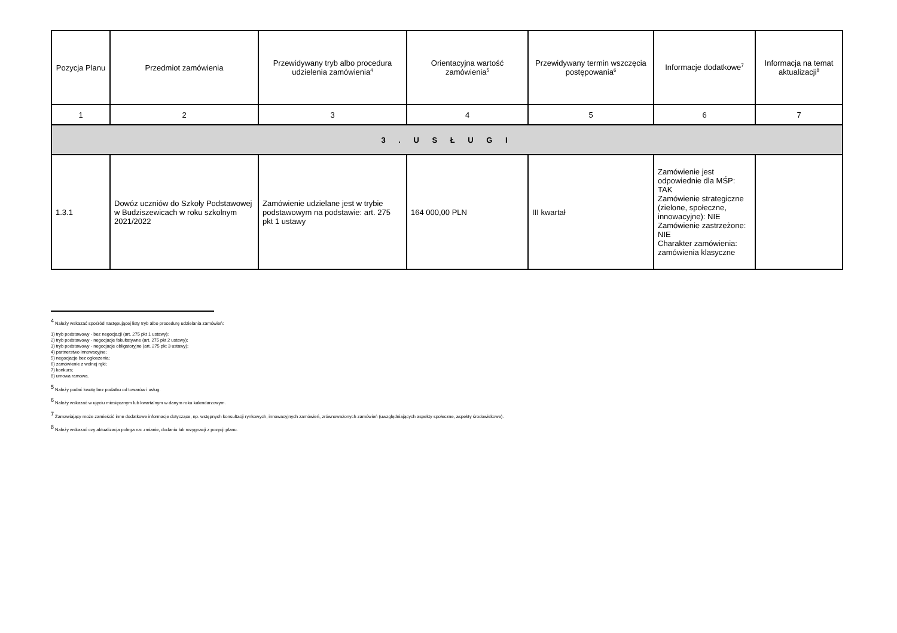| Pozycja Planu | Przedmiot zamówienia | Przewidywany tryb albo procedura udzielenia zamówienia<sup>4</sup> | Orientacyjna wartość zamówienia<sup>5</sup> | Przewidywany termin wszczęcia postępowania<sup>6</sup> | Informacje dodatkowe<sup>7</sup> | Informacja na temat aktualizacji<sup>8</sup> |
| --- | --- | --- | --- | --- | --- | --- |
| 1 | 2 | 3 | 4 | 5 | 6 | 7 |
| 3 . U S Ł U G I | | | | | | |
| 1.3.1 | Dowóz uczniów do Szkoły Podstawowej w Budziszewicach w roku szkolnym 2021/2022 | Zamówienie udzielane jest w trybie podstawowym na podstawie: art. 275 pkt 1 ustawy | 164 000,00 PLN | III kwartał | Zamówienie jest odpowiednie dla MŚP: TAK Zamówienie strategiczne (zielone, społeczne, innowacyjne): NIE Zamówienie zastrzeżone: NIE Charakter zamówienia: zamówienia klasyczne | |
<sup>4</sup> Należy wskazać spośród następującej listy tryb albo procedurę udzielania zamówień:
1) tryb podstawowy - bez negocjacji (art. 275 pkt 1 ustawy);
2) tryb podstawowy - negocjacje fakultatywne (art. 275 pkt 2 ustawy);
3) tryb podstawowy - negocjacje obligatoryjne (art. 275 pkt 3 ustawy);
4) partnerstwo innowacyjne;
5) negocjacje bez ogłoszenia;
6) zamówienie z wolnej ręki;
7) konkurs;
8) umowa ramowa.
<sup>5</sup> Należy podać kwotę bez podatku od towarów i usług.
<sup>6</sup> Należy wskazać w ujęciu miesięcznym lub kwartalnym w danym roku kalendarzowym.
<sup>7</sup> Zamawiający może zamieścić inne dodatkowe informacje dotyczące, np. wstępnych konsultacji rynkowych, innowacyjnych zamówień, zrównoważonych zamówień (uwzględniających aspekty społeczne, aspekty środowiskowe).
<sup>8</sup> Należy wskazać czy aktualizacja polega na: zmianie, dodaniu lub rezygnacji z pozycji planu.